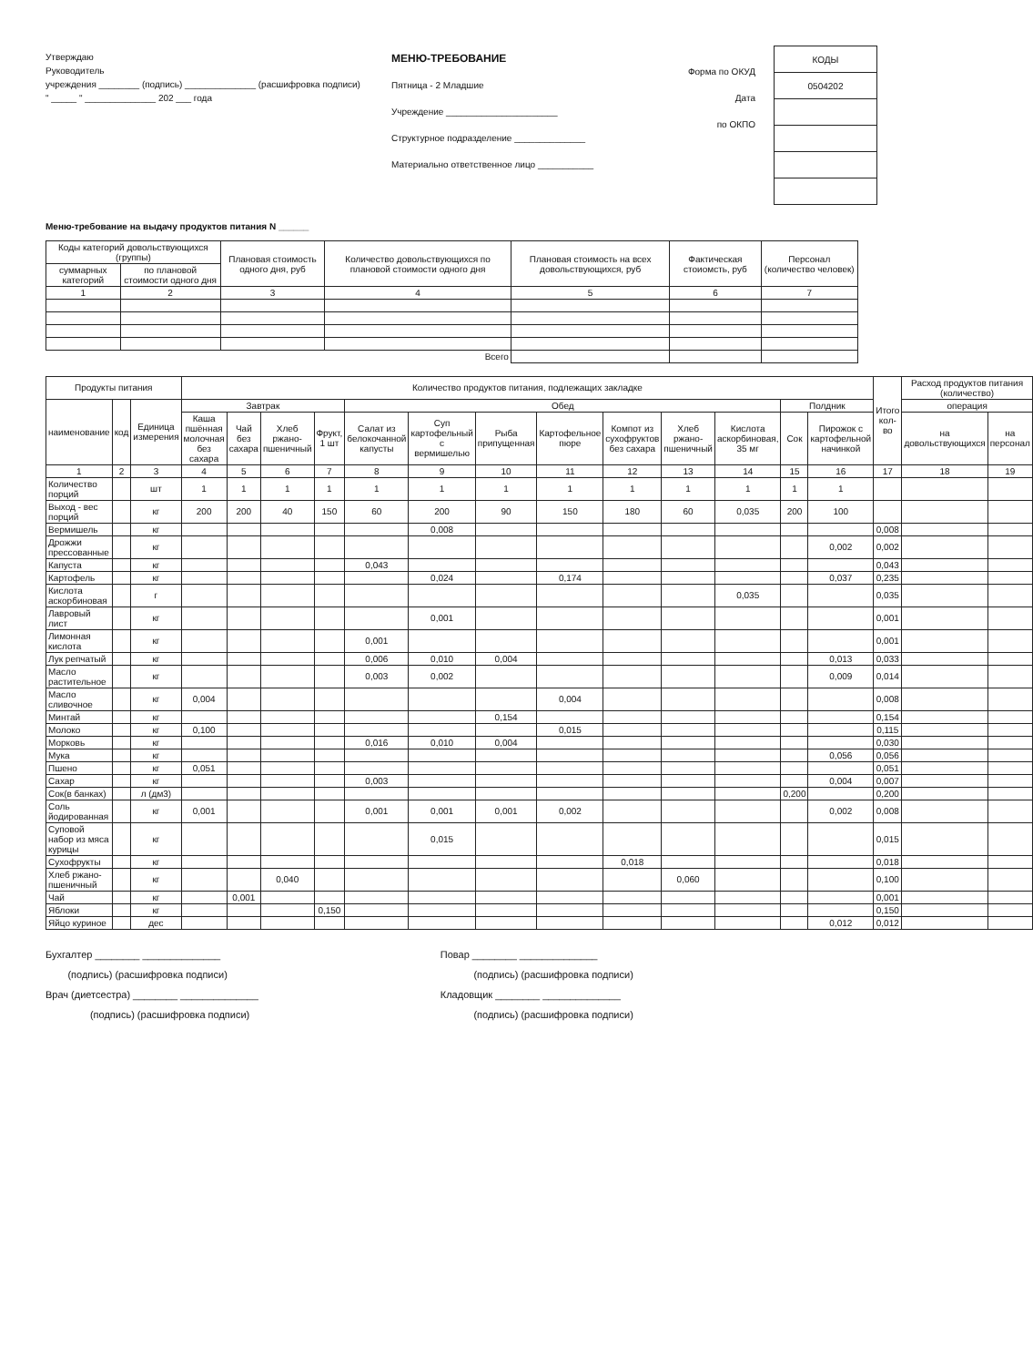Утверждаю
Руководитель
учреждения ________ (подпись) ______________ (расшифровка подписи)
" _____ " ______________ 202 ___ года
МЕНЮ-ТРЕБОВАНИЕ
Пятница - 2 Младшие
Учреждение ______________________
Структурное подразделение ______________
Материально ответственное лицо ___________
Форма по ОКУД
Дата
по ОКПО
| КОДЫ |
| 0504202 |
Меню-требование на выдачу продуктов питания N ______
| Коды категорий довольствующихся (группы) | | Плановая стоимость одного дня, руб | Количество довольствующихся по плановой стоимости одного дня | Плановая стоимость на всех довольствующихся, руб | Фактическая стоиомсть, руб | Персонал (количество человек) |
| суммарных категорий | по плановой стоимости одного дня | | | | | |
| 1 | 2 | 3 | 4 | 5 | 6 | 7 |
| Всего | | | | | | |
| Продукты питания | | | Количество продуктов питания, подлежащих закладке | | | | | | | | | | | | | Итого кол-во | Расход продуктов питания (количество) | |
| наименование | код | Единица измерения | Завтрак | | | | Обед | | | | | | | Полдник | | | операция | |
| | | | Каша пшённая молочная без сахара | Чай без сахара | Хлеб ржано-пшеничный | Фрукт, 1 шт | Салат из белокочанной капусты | Суп картофельный с вермишелью | Рыба припущенная | Картофельное пюре | Компот из сухофруктов без сахара | Хлеб ржано-пшеничный | Кислота аскорбиновая, 35 мг | Сок | Пирожок с картофельной начинкой | | на довольствующихся | на персонал |
| 1 | 2 | 3 | 4 | 5 | 6 | 7 | 8 | 9 | 10 | 11 | 12 | 13 | 14 | 15 | 16 | 17 | 18 | 19 |
| Количество порций | | шт | 1 | 1 | 1 | 1 | 1 | 1 | 1 | 1 | 1 | 1 | 1 | 1 | 1 | | | |
| Выход - вес порций | | кг | 200 | 200 | 40 | 150 | 60 | 200 | 90 | 150 | 180 | 60 | 0,035 | 200 | 100 | | | |
| Вермишель | | кг | | | | | | 0,008 | | | | | | | | 0,008 | | |
| Дрожжи прессованные | | кг | | | | | | | | | | | | | 0,002 | 0,002 | | |
| Капуста | | кг | | | | | 0,043 | | | | | | | | | 0,043 | | |
| Картофель | | кг | | | | | | 0,024 | | 0,174 | | | | | 0,037 | 0,235 | | |
| Кислота аскорбиновая | | г | | | | | | | | | | | 0,035 | | | 0,035 | | |
| Лавровый лист | | кг | | | | | | 0,001 | | | | | | | | 0,001 | | |
| Лимонная кислота | | кг | | | | | 0,001 | | | | | | | | | 0,001 | | |
| Лук репчатый | | кг | | | | | 0,006 | 0,010 | 0,004 | | | | | | 0,013 | 0,033 | | |
| Масло растительное | | кг | | | | | 0,003 | 0,002 | | | | | | | 0,009 | 0,014 | | |
| Масло сливочное | | кг | 0,004 | | | | | | | 0,004 | | | | | | 0,008 | | |
| Минтай | | кг | | | | | | | 0,154 | | | | | | | 0,154 | | |
| Молоко | | кг | 0,100 | | | | | | | 0,015 | | | | | | 0,115 | | |
| Морковь | | кг | | | | | 0,016 | 0,010 | 0,004 | | | | | | | 0,030 | | |
| Мука | | кг | | | | | | | | | | | | | 0,056 | 0,056 | | |
| Пшено | | кг | 0,051 | | | | | | | | | | | | | 0,051 | | |
| Сахар | | кг | | | | | 0,003 | | | | | | | | 0,004 | 0,007 | | |
| Сок(в банках) | | л (дм3) | | | | | | | | | | | | 0,200 | | 0,200 | | |
| Соль йодированная | | кг | 0,001 | | | | 0,001 | 0,001 | 0,001 | 0,002 | | | | | 0,002 | 0,008 | | |
| Суповой набор из мяса курицы | | кг | | | | | | 0,015 | | | | | | | | 0,015 | | |
| Сухофрукты | | кг | | | | | | | | | 0,018 | | | | | 0,018 | | |
| Хлеб ржано-пшеничный | | кг | | | 0,040 | | | | | | | 0,060 | | | | 0,100 | | |
| Чай | | кг | | 0,001 | | | | | | | | | | | | 0,001 | | |
| Яблоки | | кг | | | | 0,150 | | | | | | | | | | 0,150 | | |
| Яйцо куриное | | дес | | | | | | | | | | | | | 0,012 | 0,012 | | |
Бухгалтер ________ ______________
(подпись) (расшифровка подписи)
Врач (диетсестра) ________ ______________
(подпись) (расшифровка подписи)
Повар ________ ______________
(подпись) (расшифровка подписи)
Кладовщик ________ ______________
(подпись) (расшифровка подписи)